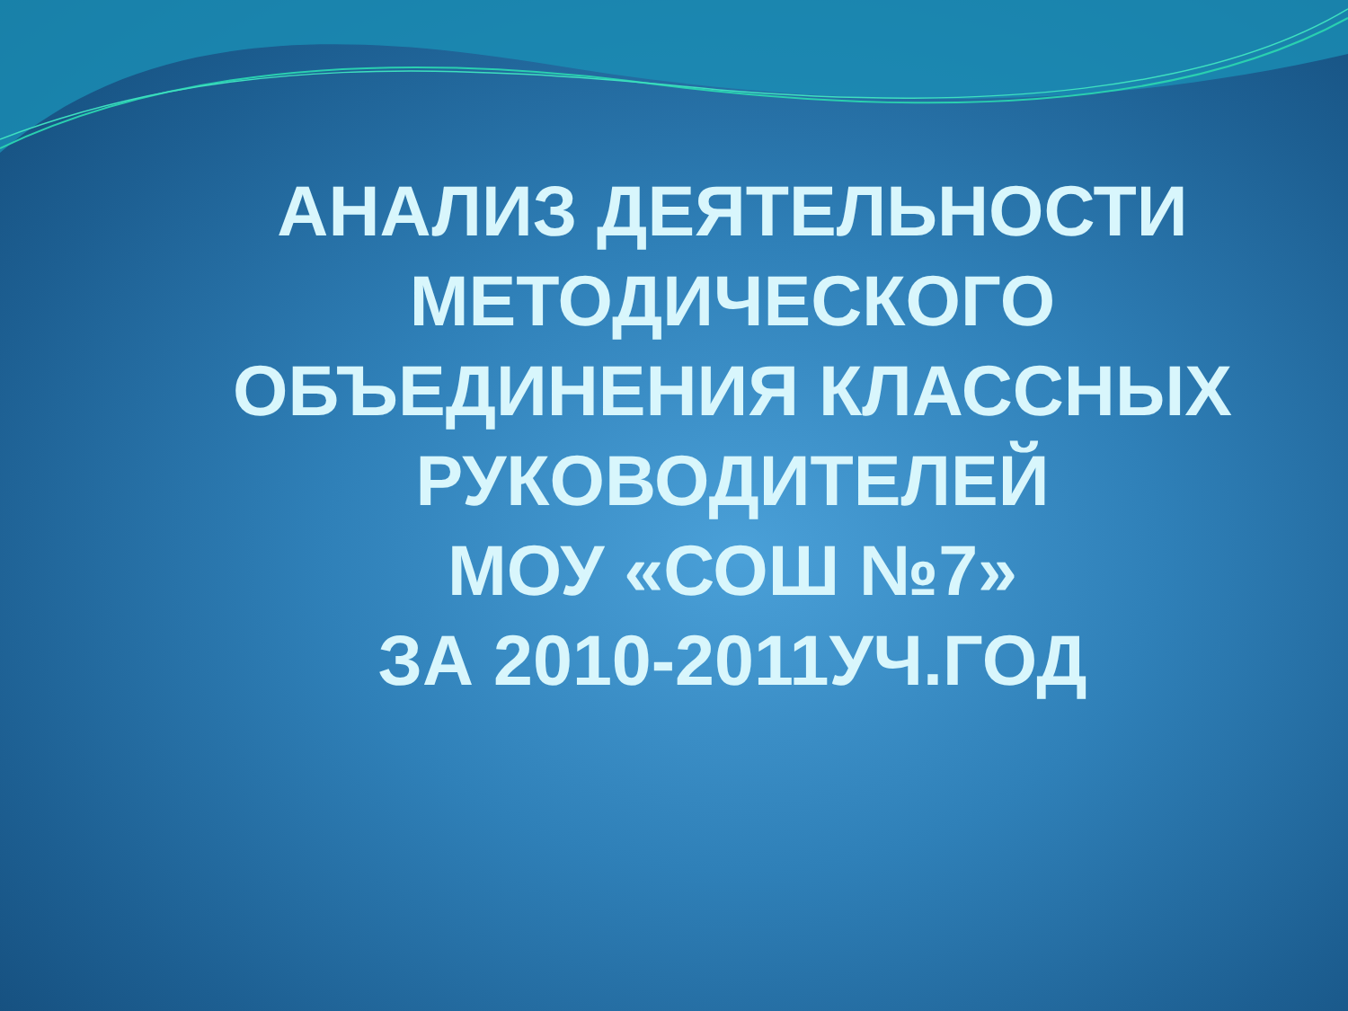АНАЛИЗ ДЕЯТЕЛЬНОСТИ МЕТОДИЧЕСКОГО ОБЪЕДИНЕНИЯ КЛАССНЫХ РУКОВОДИТЕЛЕЙ
МОУ «СОШ №7»
ЗА 2010-2011УЧ.ГОД